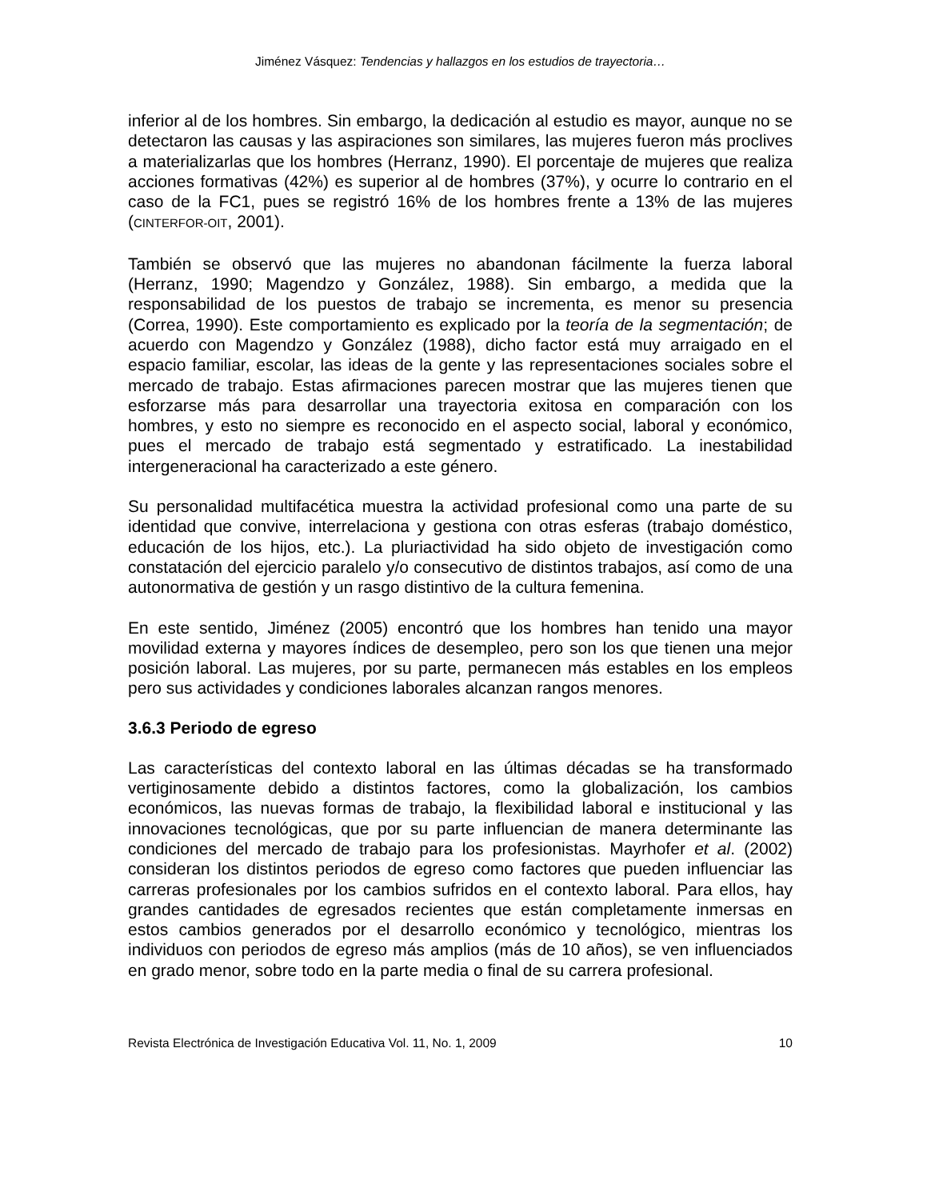Jiménez Vásquez: Tendencias y hallazgos en los estudios de trayectoria…
inferior al de los hombres. Sin embargo, la dedicación al estudio es mayor, aunque no se detectaron las causas y las aspiraciones son similares, las mujeres fueron más proclives a materializarlas que los hombres (Herranz, 1990). El porcentaje de mujeres que realiza acciones formativas (42%) es superior al de hombres (37%), y ocurre lo contrario en el caso de la FC1, pues se registró 16% de los hombres frente a 13% de las mujeres (CINTERFOR-OIT, 2001).
También se observó que las mujeres no abandonan fácilmente la fuerza laboral (Herranz, 1990; Magendzo y González, 1988). Sin embargo, a medida que la responsabilidad de los puestos de trabajo se incrementa, es menor su presencia (Correa, 1990). Este comportamiento es explicado por la teoría de la segmentación; de acuerdo con Magendzo y González (1988), dicho factor está muy arraigado en el espacio familiar, escolar, las ideas de la gente y las representaciones sociales sobre el mercado de trabajo. Estas afirmaciones parecen mostrar que las mujeres tienen que esforzarse más para desarrollar una trayectoria exitosa en comparación con los hombres, y esto no siempre es reconocido en el aspecto social, laboral y económico, pues el mercado de trabajo está segmentado y estratificado. La inestabilidad intergeneracional ha caracterizado a este género.
Su personalidad multifacética muestra la actividad profesional como una parte de su identidad que convive, interrelaciona y gestiona con otras esferas (trabajo doméstico, educación de los hijos, etc.). La pluriactividad ha sido objeto de investigación como constatación del ejercicio paralelo y/o consecutivo de distintos trabajos, así como de una autonormativa de gestión y un rasgo distintivo de la cultura femenina.
En este sentido, Jiménez (2005) encontró que los hombres han tenido una mayor movilidad externa y mayores índices de desempleo, pero son los que tienen una mejor posición laboral. Las mujeres, por su parte, permanecen más estables en los empleos pero sus actividades y condiciones laborales alcanzan rangos menores.
3.6.3 Periodo de egreso
Las características del contexto laboral en las últimas décadas se ha transformado vertiginosamente debido a distintos factores, como la globalización, los cambios económicos, las nuevas formas de trabajo, la flexibilidad laboral e institucional y las innovaciones tecnológicas, que por su parte influencian de manera determinante las condiciones del mercado de trabajo para los profesionistas. Mayrhofer et al. (2002) consideran los distintos periodos de egreso como factores que pueden influenciar las carreras profesionales por los cambios sufridos en el contexto laboral. Para ellos, hay grandes cantidades de egresados recientes que están completamente inmersas en estos cambios generados por el desarrollo económico y tecnológico, mientras los individuos con periodos de egreso más amplios (más de 10 años), se ven influenciados en grado menor, sobre todo en la parte media o final de su carrera profesional.
Revista Electrónica de Investigación Educativa Vol. 11, No. 1, 2009 10